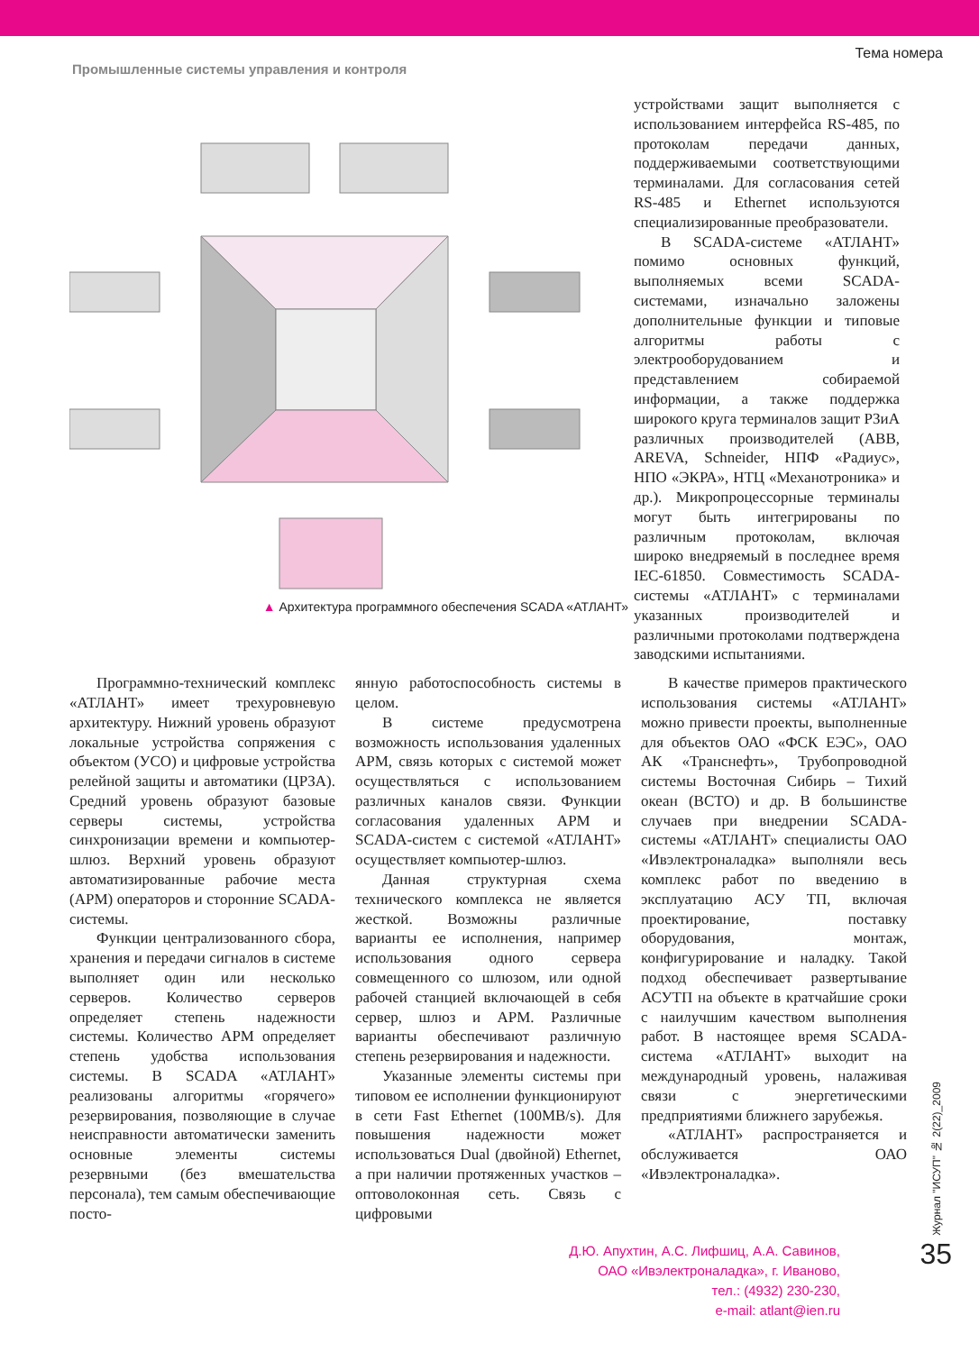Промышленные системы управления и контроля
Тема номера
▲ Архитектура программного обеспечения SCADA «АТЛАНТ»
устройствами защит выполняется с использованием интерфейса RS-485, по протоколам передачи данных, поддерживаемыми соответствующими терминалами. Для согласования сетей RS-485 и Ethernet используются специализированные преобразователи.
В SCADA-системе «АТЛАНТ» помимо основных функций, выполняемых всеми SCADA-системами, изначально заложены дополнительные функции и типовые алгоритмы работы с электрооборудованием и представлением собираемой информации, а также поддержка широкого круга терминалов защит РЗиА различных производителей (ABB, AREVA, Schneider, НПФ «Радиус», НПО «ЭКРА», НТЦ «Механотроника» и др.). Микропроцессорные терминалы могут быть интегрированы по различным протоколам, включая широко внедряемый в последнее время IEC-61850. Совместимость SCADA-системы «АТЛАНТ» с терминалами указанных производителей и различными протоколами подтверждена заводскими испытаниями.
Передача информации на верхний уровень Протокол телемеханики OPC client Шлюз АРМ_1 OPC Server Сервер сбора данных OPC client Измерения Сигнализация События База данных АРМ_n OPC Server_1 OPC Server_n Поступление информации от УСО и цифровых УРЗА
Программно-технический комплекс «АТЛАНТ» имеет трехуровневую архитектуру. Нижний уровень образуют локальные устройства сопряжения с объектом (УСО) и цифровые устройства релейной защиты и автоматики (ЦРЗА). Средний уровень образуют базовые серверы системы, устройства синхронизации времени и компьютер-шлюз. Верхний уровень образуют автоматизированные рабочие места (АРМ) операторов и сторонние SCADA-системы.
Функции централизованного сбора, хранения и передачи сигналов в системе выполняет один или несколько серверов. Количество серверов определяет степень надежности системы. Количество АРМ определяет степень удобства использования системы. В SCADA «АТЛАНТ» реализованы алгоритмы «горячего» резервирования, позволяющие в случае неисправности автоматически заменить основные элементы системы резервными (без вмешательства персонала), тем самым обеспечивающие посто-
янную работоспособность системы в целом.
В системе предусмотрена возможность использования удаленных АРМ, связь которых с системой может осуществляться с использованием различных каналов связи. Функции согласования удаленных АРМ и SCADA-систем с системой «АТЛАНТ» осуществляет компьютер-шлюз.
Данная структурная схема технического комплекса не является жесткой. Возможны различные варианты ее исполнения, например использования одного сервера совмещенного со шлюзом, или одной рабочей станцией включающей в себя сервер, шлюз и АРМ. Различные варианты обеспечивают различную степень резервирования и надежности.
Указанные элементы системы при типовом ее исполнении функционируют в сети Fast Ethernet (100MB/s). Для повышения надежности может использоваться Dual (двойной) Ethernet, а при наличии протяженных участков – оптоволоконная сеть. Связь с цифровыми
В качестве примеров практического использования системы «АТЛАНТ» можно привести проекты, выполненные для объектов ОАО «ФСК ЕЭС», ОАО АК «Транснефть», Трубопроводной системы Восточная Сибирь – Тихий океан (ВСТО) и др. В большинстве случаев при внедрении SCADA-системы «АТЛАНТ» специалисты ОАО «Ивэлектроналадка» выполняли весь комплекс работ по введению в эксплуатацию АСУ ТП, включая проектирование, поставку оборудования, монтаж, конфигурирование и наладку. Такой подход обеспечивает развертывание АСУТП на объекте в кратчайшие сроки с наилучшим качеством выполнения работ. В настоящее время SCADA-система «АТЛАНТ» выходит на международный уровень, налаживая связи с энергетическими предприятиями ближнего зарубежья.
«АТЛАНТ» распространяется и обслуживается ОАО «Ивэлектроналадка».
Д.Ю. Апухтин, А.С. Лифшиц, А.А. Савинов,
ОАО «Ивэлектроналадка», г. Иваново,
тел.: (4932) 230-230,
e-mail: atlant@ien.ru
Журнал "ИСУП" № 2(22)_2009
35